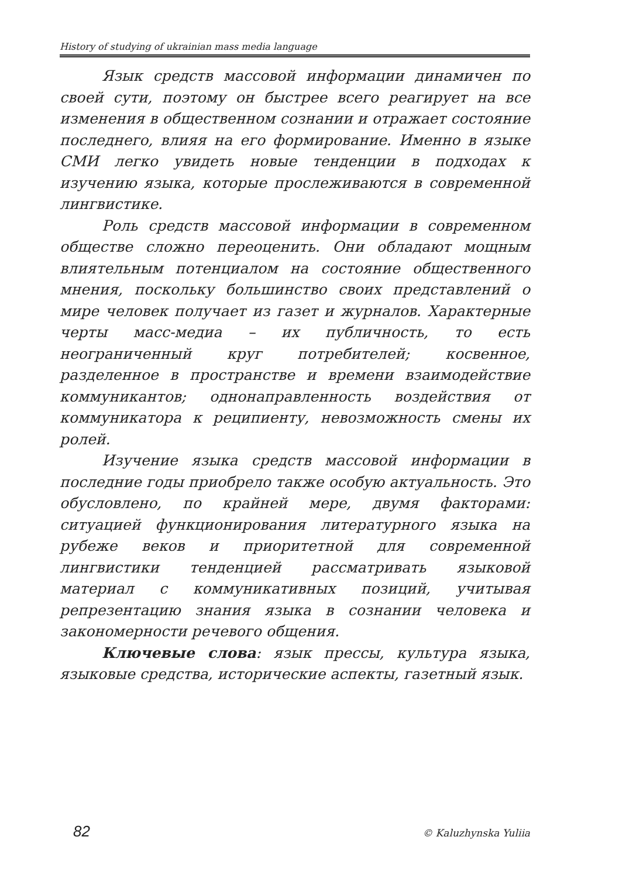History of studying of ukrainian mass media language
Язык средств массовой информации динамичен по своей сути, поэтому он быстрее всего реагирует на все изменения в общественном сознании и отражает состояние последнего, влияя на его формирование. Именно в языке СМИ легко увидеть новые тенденции в подходах к изучению языка, которые прослеживаются в современной лингвистике.
Роль средств массовой информации в современном обществе сложно переоценить. Они обладают мощным влиятельным потенциалом на состояние общественного мнения, поскольку большинство своих представлений о мире человек получает из газет и журналов. Характерные черты масс-медиа – их публичность, то есть неограниченный круг потребителей; косвенное, разделенное в пространстве и времени взаимодействие коммуникантов; однонаправленность воздействия от коммуникатора к реципиенту, невозможность смены их ролей.
Изучение языка средств массовой информации в последние годы приобрело также особую актуальность. Это обусловлено, по крайней мере, двумя факторами: ситуацией функционирования литературного языка на рубеже веков и приоритетной для современной лингвистики тенденцией рассматривать языковой материал с коммуникативных позиций, учитывая репрезентацию знания языка в сознании человека и закономерности речевого общения.
Ключевые слова: язык прессы, культура языка, языковые средства, исторические аспекты, газетный язык.
82 © Kaluzhynska Yuliia